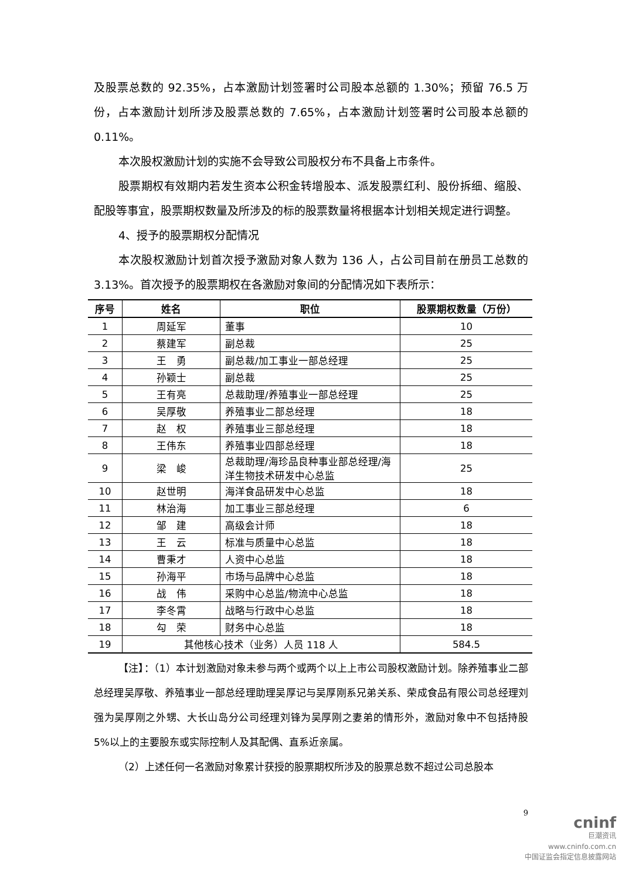及股票总数的 92.35%，占本激励计划签署时公司股本总额的 1.30%；预留 76.5 万份，占本激励计划所涉及股票总数的 7.65%，占本激励计划签署时公司股本总额的 0.11%。
本次股权激励计划的实施不会导致公司股权分布不具备上市条件。
股票期权有效期内若发生资本公积金转增股本、派发股票红利、股份拆细、缩股、配股等事宜，股票期权数量及所涉及的标的股票数量将根据本计划相关规定进行调整。
4、授予的股票期权分配情况
本次股权激励计划首次授予激励对象人数为 136 人，占公司目前在册员工总数的 3.13%。首次授予的股票期权在各激励对象间的分配情况如下表所示：
| 序号 | 姓名 | 职位 | 股票期权数量（万份） |
| --- | --- | --- | --- |
| 1 | 周延军 | 董事 | 10 |
| 2 | 蔡建军 | 副总裁 | 25 |
| 3 | 王 勇 | 副总裁/加工事业一部总经理 | 25 |
| 4 | 孙颖士 | 副总裁 | 25 |
| 5 | 王有亮 | 总裁助理/养殖事业一部总经理 | 25 |
| 6 | 吴厚敬 | 养殖事业二部总经理 | 18 |
| 7 | 赵 权 | 养殖事业三部总经理 | 18 |
| 8 | 王伟东 | 养殖事业四部总经理 | 18 |
| 9 | 梁 峻 | 总裁助理/海珍品良种事业部总经理/海洋生物技术研发中心总监 | 25 |
| 10 | 赵世明 | 海洋食品研发中心总监 | 18 |
| 11 | 林治海 | 加工事业三部总经理 | 6 |
| 12 | 邹 建 | 高级会计师 | 18 |
| 13 | 王 云 | 标准与质量中心总监 | 18 |
| 14 | 曹秉才 | 人资中心总监 | 18 |
| 15 | 孙海平 | 市场与品牌中心总监 | 18 |
| 16 | 战 伟 | 采购中心总监/物流中心总监 | 18 |
| 17 | 李冬霄 | 战略与行政中心总监 | 18 |
| 18 | 勾 荣 | 财务中心总监 | 18 |
| 19 | 其他核心技术（业务）人员 118 人 | | 584.5 |
【注】：（1）本计划激励对象未参与两个或两个以上上市公司股权激励计划。除养殖事业二部总经理吴厚敬、养殖事业一部总经理助理吴厚记与吴厚刚系兄弟关系、荣成食品有限公司总经理刘强为吴厚刚之外甥、大长山岛分公司经理刘锋为吴厚刚之妻弟的情形外，激励对象中不包括持股 5%以上的主要股东或实际控制人及其配偶、直系近亲属。
（2）上述任何一名激励对象累计获授的股票期权所涉及的股票总数不超过公司总股本
9
cninf
巨潮资讯
www.cninfo.com.cn
中国证监会指定信息披露网站